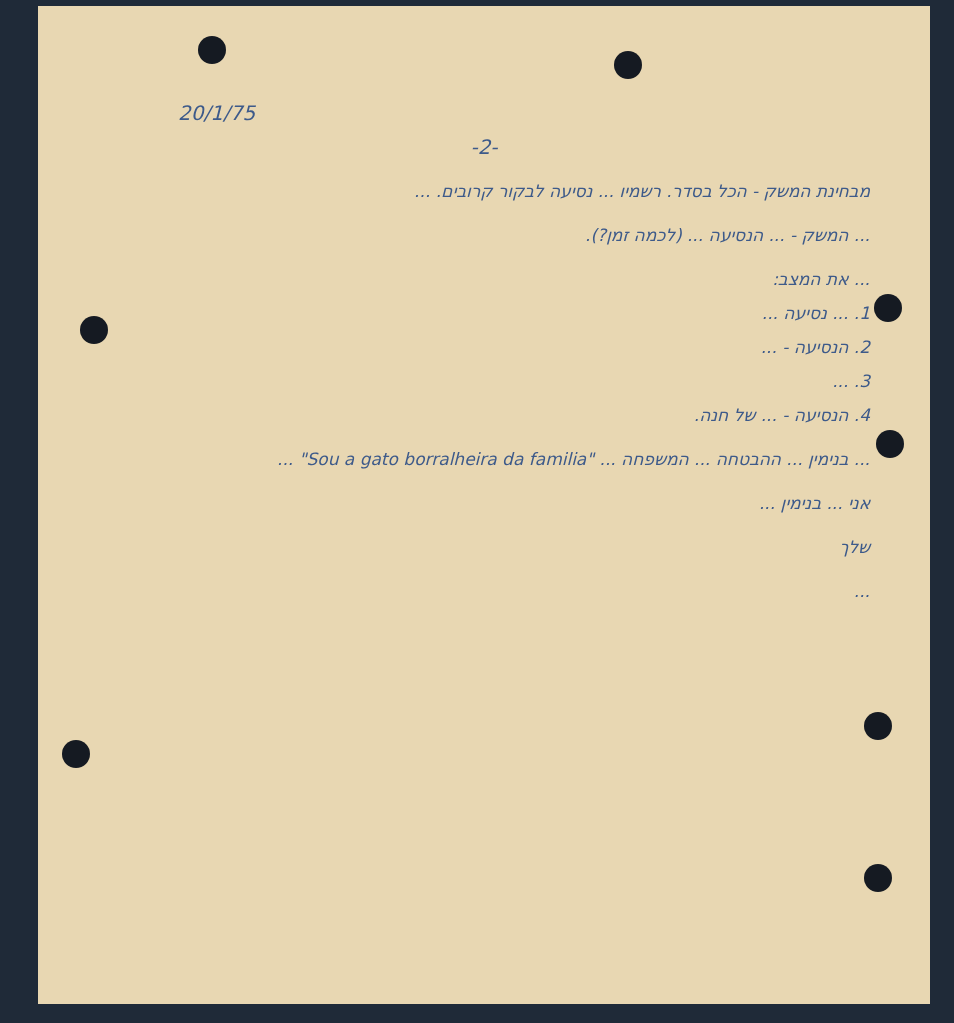20/1/75
-2-
מבחינת המשק - הכל בסדר. רשמיו ... נסיעה לבקור קרובים. ...
... המשק - ... הנסיעה ... (לכמה זמן?).
... את המצב:
1. ... נסיעה ...
2. הנסיעה - ...
3. ...
4. הנסיעה - ... של חנה.
... בנימין ... ההבטחה ... המשפחה ... "Sou a gato borralheira da familia" ...
אני ... בנימין ...
שלך
...